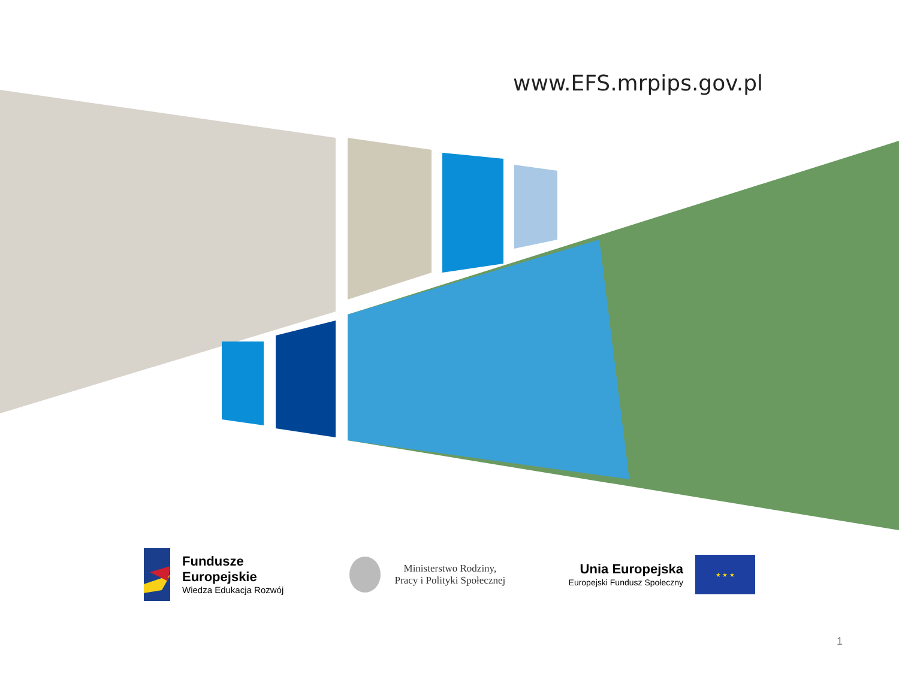www.EFS.mrpips.gov.pl
Fundusze
Europejskie
Wiedza Edukacja Rozwój
Ministerstwo Rodziny,
Pracy i Polityki Społecznej
Unia Europejska
Europejski Fundusz Społeczny
★ ★ ★
1